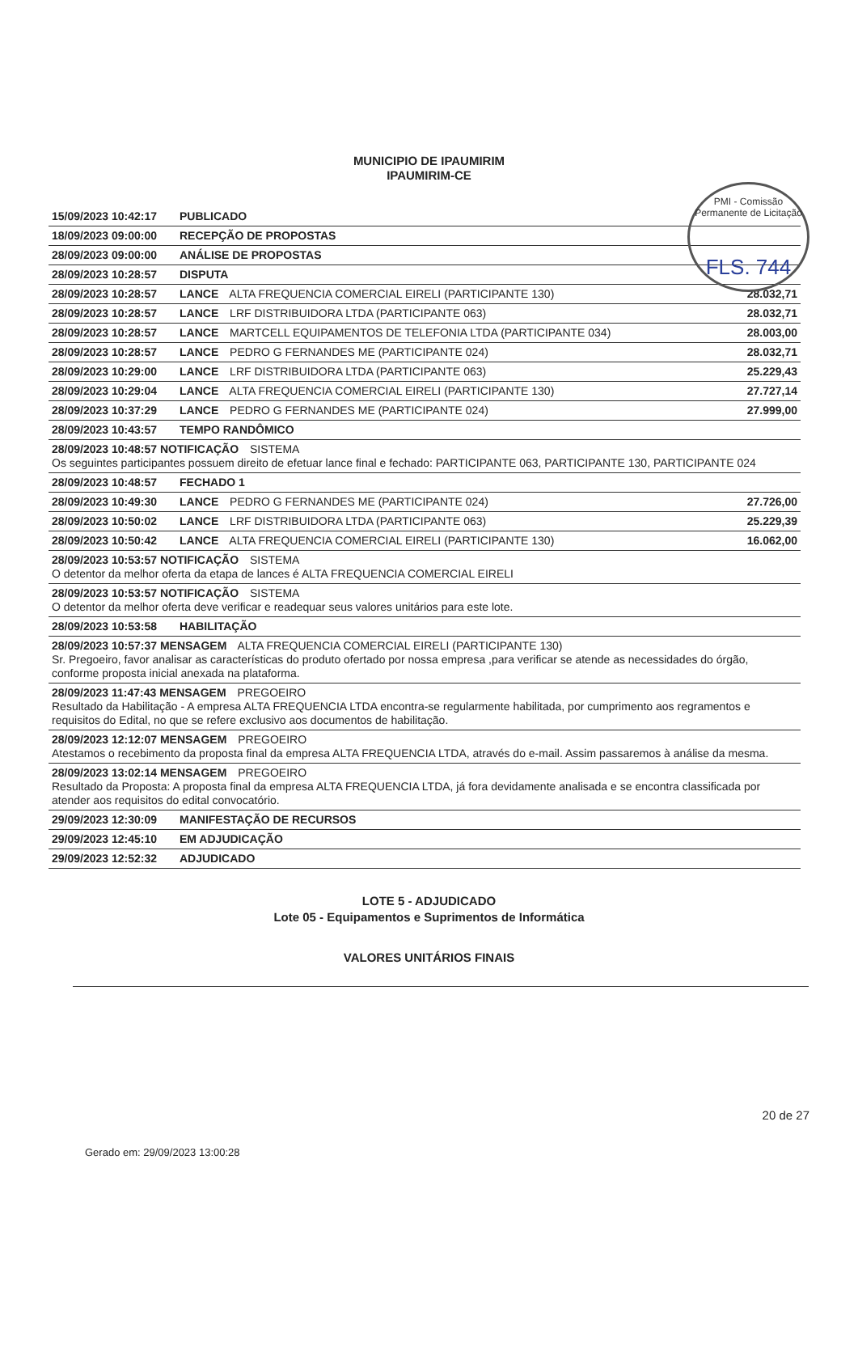PMI - Comissão Permanente de Licitação
FLS. 744
MUNICIPIO DE IPAUMIRIM
IPAUMIRIM-CE
| 15/09/2023 10:42:17 | PUBLICADO | |
| 18/09/2023 09:00:00 | RECEPÇÃO DE PROPOSTAS | |
| 28/09/2023 09:00:00 | ANÁLISE DE PROPOSTAS | |
| 28/09/2023 10:28:57 | DISPUTA | |
| 28/09/2023 10:28:57 | LANCE ALTA FREQUENCIA COMERCIAL EIRELI (PARTICIPANTE 130) | 28.032,71 |
| 28/09/2023 10:28:57 | LANCE LRF DISTRIBUIDORA LTDA (PARTICIPANTE 063) | 28.032,71 |
| 28/09/2023 10:28:57 | LANCE MARTCELL EQUIPAMENTOS DE TELEFONIA LTDA (PARTICIPANTE 034) | 28.003,00 |
| 28/09/2023 10:28:57 | LANCE PEDRO G FERNANDES ME (PARTICIPANTE 024) | 28.032,71 |
| 28/09/2023 10:29:00 | LANCE LRF DISTRIBUIDORA LTDA (PARTICIPANTE 063) | 25.229,43 |
| 28/09/2023 10:29:04 | LANCE ALTA FREQUENCIA COMERCIAL EIRELI (PARTICIPANTE 130) | 27.727,14 |
| 28/09/2023 10:37:29 | LANCE PEDRO G FERNANDES ME (PARTICIPANTE 024) | 27.999,00 |
| 28/09/2023 10:43:57 | TEMPO RANDÔMICO | |
| 28/09/2023 10:48:57 NOTIFICAÇÃO SISTEMA Os seguintes participantes possuem direito de efetuar lance final e fechado: PARTICIPANTE 063, PARTICIPANTE 130, PARTICIPANTE 024 | | |
| 28/09/2023 10:48:57 | FECHADO 1 | |
| 28/09/2023 10:49:30 | LANCE PEDRO G FERNANDES ME (PARTICIPANTE 024) | 27.726,00 |
| 28/09/2023 10:50:02 | LANCE LRF DISTRIBUIDORA LTDA (PARTICIPANTE 063) | 25.229,39 |
| 28/09/2023 10:50:42 | LANCE ALTA FREQUENCIA COMERCIAL EIRELI (PARTICIPANTE 130) | 16.062,00 |
| 28/09/2023 10:53:57 NOTIFICAÇÃO SISTEMA O detentor da melhor oferta da etapa de lances é ALTA FREQUENCIA COMERCIAL EIRELI | | |
| 28/09/2023 10:53:57 NOTIFICAÇÃO SISTEMA O detentor da melhor oferta deve verificar e readequar seus valores unitários para este lote. | | |
| 28/09/2023 10:53:58 | HABILITAÇÃO | |
| 28/09/2023 10:57:37 MENSAGEM ALTA FREQUENCIA COMERCIAL EIRELI (PARTICIPANTE 130) Sr. Pregoeiro, favor analisar as características do produto ofertado por nossa empresa ,para verificar se atende as necessidades do órgão, conforme proposta inicial anexada na plataforma. | | |
| 28/09/2023 11:47:43 MENSAGEM PREGOEIRO Resultado da Habilitação - A empresa ALTA FREQUENCIA LTDA encontra-se regularmente habilitada, por cumprimento aos regramentos e requisitos do Edital, no que se refere exclusivo aos documentos de habilitação. | | |
| 28/09/2023 12:12:07 MENSAGEM PREGOEIRO Atestamos o recebimento da proposta final da empresa ALTA FREQUENCIA LTDA, através do e-mail. Assim passaremos à análise da mesma. | | |
| 28/09/2023 13:02:14 MENSAGEM PREGOEIRO Resultado da Proposta: A proposta final da empresa ALTA FREQUENCIA LTDA, já fora devidamente analisada e se encontra classificada por atender aos requisitos do edital convocatório. | | |
| 29/09/2023 12:30:09 | MANIFESTAÇÃO DE RECURSOS | |
| 29/09/2023 12:45:10 | EM ADJUDICAÇÃO | |
| 29/09/2023 12:52:32 | ADJUDICADO | |
LOTE 5 - ADJUDICADO
Lote 05 - Equipamentos e Suprimentos de Informática
VALORES UNITÁRIOS FINAIS
20 de 27
Gerado em: 29/09/2023 13:00:28